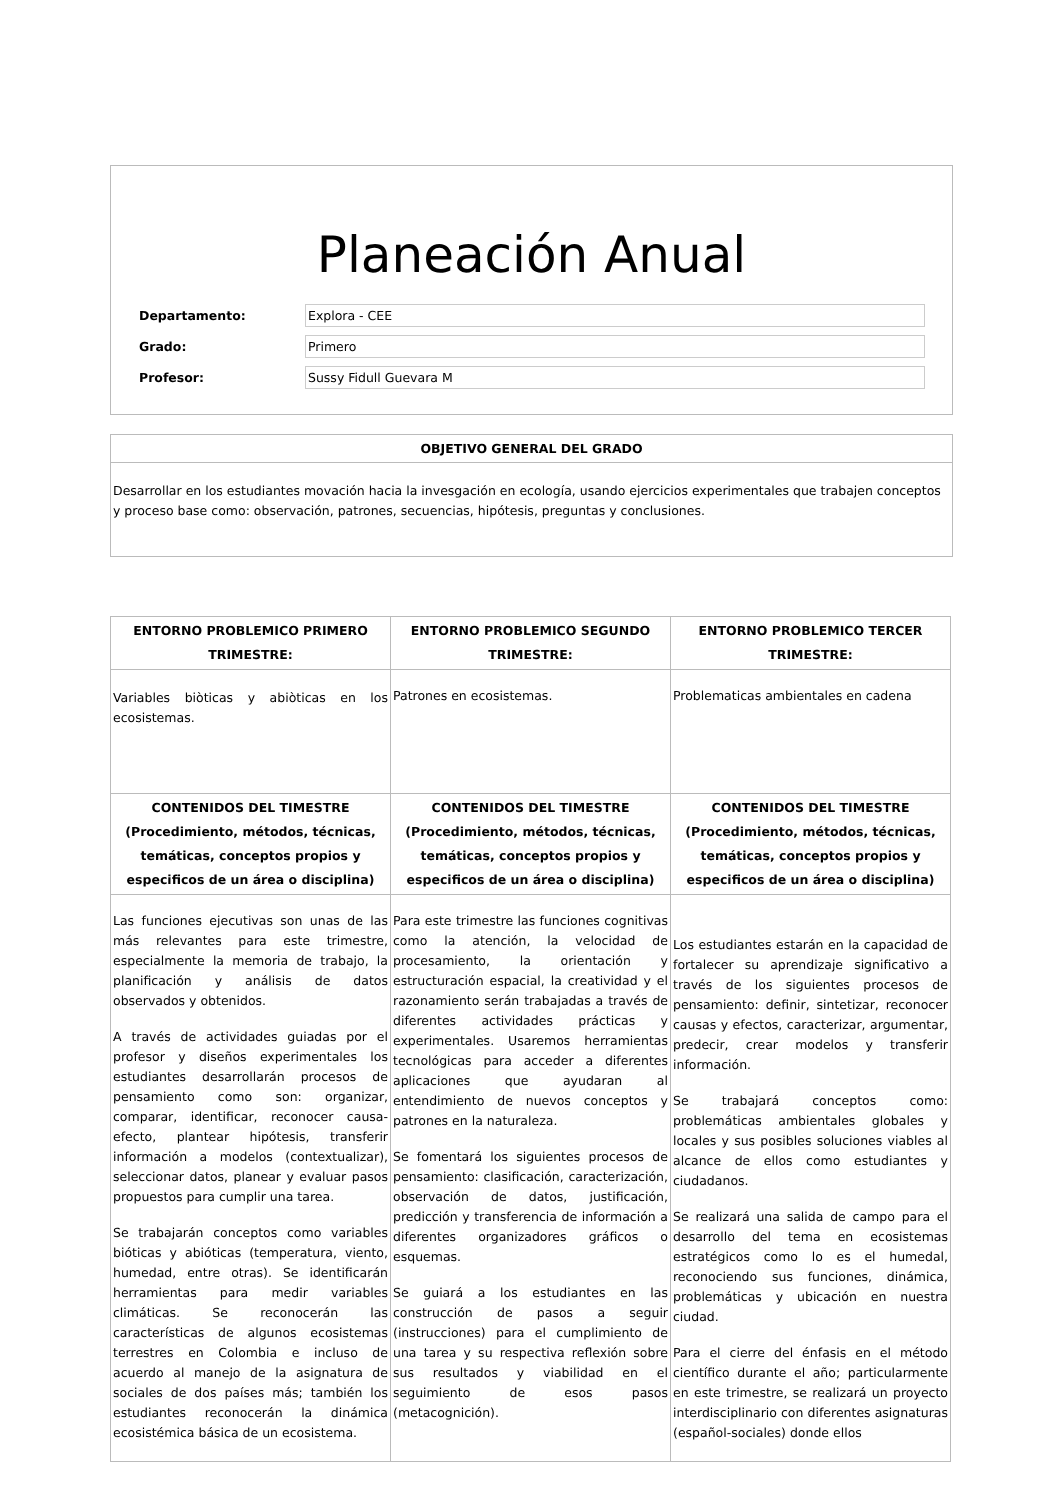Planeación Anual
Departamento: Explora - CEE
Grado: Primero
Profesor: Sussy Fidull Guevara M
OBJETIVO GENERAL DEL GRADO
Desarrollar en los estudiantes movación hacia la invesgación en ecología, usando ejercicios experimentales que trabajen conceptos y proceso base como: observación, patrones, secuencias, hipótesis, preguntas y conclusiones.
| ENTORNO PROBLEMICO PRIMERO TRIMESTRE: | ENTORNO PROBLEMICO SEGUNDO TRIMESTRE: | ENTORNO PROBLEMICO TERCER TRIMESTRE: |
| --- | --- | --- |
| Variables biòticas y abiòticas en los ecosistemas. | Patrones en ecosistemas. | Problematicas ambientales en cadena |
| CONTENIDOS DEL TIMESTRE (Procedimiento, métodos, técnicas, temáticas, conceptos propios y especificos de un área o disciplina) | CONTENIDOS DEL TIMESTRE (Procedimiento, métodos, técnicas, temáticas, conceptos propios y especificos de un área o disciplina) | CONTENIDOS DEL TIMESTRE (Procedimiento, métodos, técnicas, temáticas, conceptos propios y especificos de un área o disciplina) |
| Las funciones ejecutivas son unas de las más relevantes para este trimestre, especialmente la memoria de trabajo, la planificación y análisis de datos observados y obtenidos. A través de actividades guiadas por el profesor y diseños experimentales los estudiantes desarrollarán procesos de pensamiento como son: organizar, comparar, identificar, reconocer causa-efecto, plantear hipótesis, transferir información a modelos (contextualizar), seleccionar datos, planear y evaluar pasos propuestos para cumplir una tarea. Se trabajarán conceptos como variables bióticas y abióticas (temperatura, viento, humedad, entre otras). Se identificarán herramientas para medir variables climáticas. Se reconocerán las características de algunos ecosistemas terrestres en Colombia e incluso de acuerdo al manejo de la asignatura de sociales de dos países más; también los estudiantes reconocerán la dinámica ecosistémica básica de un ecosistema. | Para este trimestre las funciones cognitivas como la atención, la velocidad de procesamiento, la orientación y estructuración espacial, la creatividad y el razonamiento serán trabajadas a través de diferentes actividades prácticas y experimentales. Usaremos herramientas tecnológicas para acceder a diferentes aplicaciones que ayudaran al entendimiento de nuevos conceptos y patrones en la naturaleza. Se fomentará los siguientes procesos de pensamiento: clasificación, caracterización, observación de datos, justificación, predicción y transferencia de información a diferentes organizadores gráficos o esquemas. Se guiará a los estudiantes en las construcción de pasos a seguir (instrucciones) para el cumplimiento de una tarea y su respectiva reflexión sobre sus resultados y viabilidad en el seguimiento de esos pasos (metacognición). | Los estudiantes estarán en la capacidad de fortalecer su aprendizaje significativo a través de los siguientes procesos de pensamiento: definir, sintetizar, reconocer causas y efectos, caracterizar, argumentar, predecir, crear modelos y transferir información. Se trabajará conceptos como: problemáticas ambientales globales y locales y sus posibles soluciones viables al alcance de ellos como estudiantes y ciudadanos. Se realizará una salida de campo para el desarrollo del tema en ecosistemas estratégicos como lo es el humedal, reconociendo sus funciones, dinámica, problemáticas y ubicación en nuestra ciudad. Para el cierre del énfasis en el método científico durante el año; particularmente en este trimestre, se realizará un proyecto interdisciplinario con diferentes asignaturas (español-sociales) donde ellos |